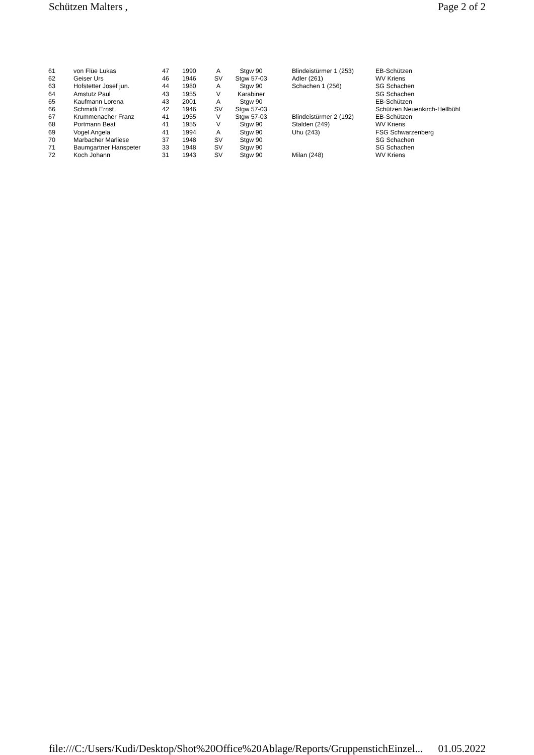Schützen Malters , Page 2 of 2
| 61 | von Flüe Lukas | 47 | 1990 | A | Stgw 90 | | Blindeistürmer 1 (253) | EB-Schützen |
| 62 | Geiser Urs | 46 | 1946 | SV | Stgw 57-03 | | Adler (261) | WV Kriens |
| 63 | Hofstetter Josef jun. | 44 | 1980 | A | Stgw 90 | | Schachen 1 (256) | SG Schachen |
| 64 | Amstutz Paul | 43 | 1955 | V | Karabiner | | | SG Schachen |
| 65 | Kaufmann Lorena | 43 | 2001 | A | Stgw 90 | | | EB-Schützen |
| 66 | Schmidli Ernst | 42 | 1946 | SV | Stgw 57-03 | | | Schützen Neuenkirch-Hellbühl |
| 67 | Krummenacher Franz | 41 | 1955 | V | Stgw 57-03 | | Blindeistürmer 2 (192) | EB-Schützen |
| 68 | Portmann Beat | 41 | 1955 | V | Stgw 90 | | Stalden (249) | WV Kriens |
| 69 | Vogel Angela | 41 | 1994 | A | Stgw 90 | | Uhu (243) | FSG Schwarzenberg |
| 70 | Marbacher Marliese | 37 | 1948 | SV | Stgw 90 | | | SG Schachen |
| 71 | Baumgartner Hanspeter | 33 | 1948 | SV | Stgw 90 | | | SG Schachen |
| 72 | Koch Johann | 31 | 1943 | SV | Stgw 90 | | Milan (248) | WV Kriens |
file:///C:/Users/Kudi/Desktop/Shot%20Office%20Ablage/Reports/GruppenstichEinzel... 01.05.2022